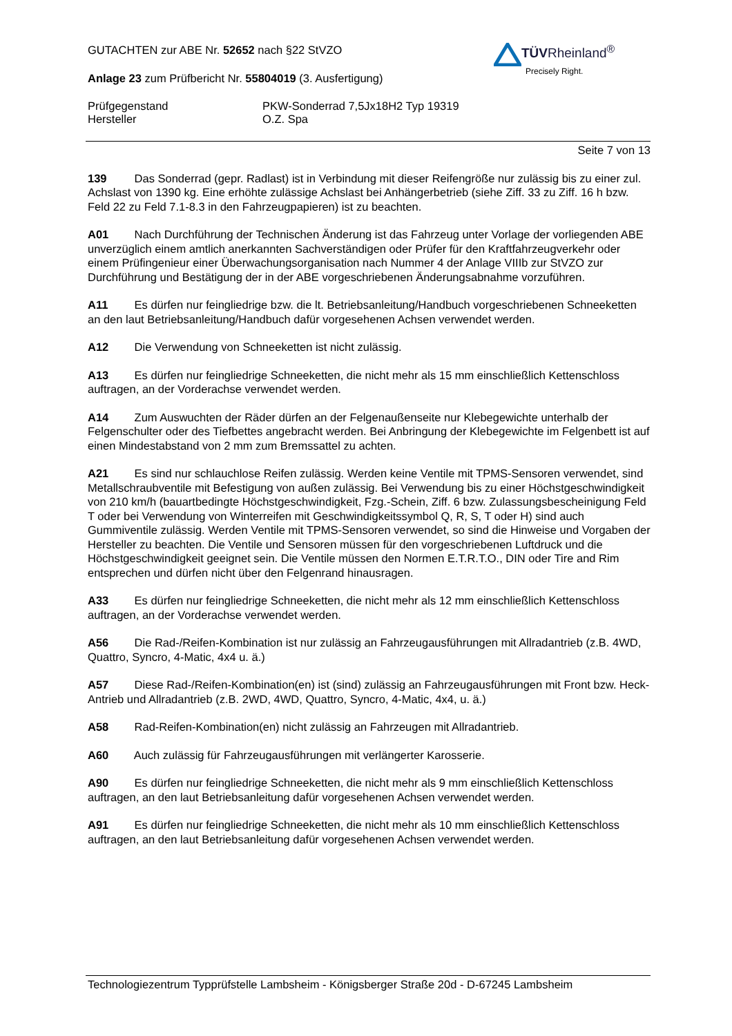TÜVRheinland<sup>®</sup>
Precisely Right.
GUTACHTEN zur ABE Nr. 52652 nach §22 StVZO
Anlage 23 zum Prüfbericht Nr. 55804019 (3. Ausfertigung)
Prüfgegenstand PKW-Sonderrad 7,5Jx18H2 Typ 19319
Hersteller O.Z. Spa
Seite 7 von 13
139 Das Sonderrad (gepr. Radlast) ist in Verbindung mit dieser Reifengröße nur zulässig bis zu einer zul. Achslast von 1390 kg. Eine erhöhte zulässige Achslast bei Anhängerbetrieb (siehe Ziff. 33 zu Ziff. 16 h bzw. Feld 22 zu Feld 7.1-8.3 in den Fahrzeugpapieren) ist zu beachten.
A01 Nach Durchführung der Technischen Änderung ist das Fahrzeug unter Vorlage der vorliegenden ABE unverzüglich einem amtlich anerkannten Sachverständigen oder Prüfer für den Kraftfahrzeugverkehr oder einem Prüfingenieur einer Überwachungsorganisation nach Nummer 4 der Anlage VIIIb zur StVZO zur Durchführung und Bestätigung der in der ABE vorgeschriebenen Änderungsabnahme vorzuführen.
A11 Es dürfen nur feingliedrige bzw. die lt. Betriebsanleitung/Handbuch vorgeschriebenen Schneeketten an den laut Betriebsanleitung/Handbuch dafür vorgesehenen Achsen verwendet werden.
A12 Die Verwendung von Schneeketten ist nicht zulässig.
A13 Es dürfen nur feingliedrige Schneeketten, die nicht mehr als 15 mm einschließlich Kettenschloss auftragen, an der Vorderachse verwendet werden.
A14 Zum Auswuchten der Räder dürfen an der Felgenaußenseite nur Klebegewichte unterhalb der Felgenschulter oder des Tiefbettes angebracht werden. Bei Anbringung der Klebegewichte im Felgenbett ist auf einen Mindestabstand von 2 mm zum Bremssattel zu achten.
A21 Es sind nur schlauchlose Reifen zulässig. Werden keine Ventile mit TPMS-Sensoren verwendet, sind Metallschraubventile mit Befestigung von außen zulässig. Bei Verwendung bis zu einer Höchstgeschwindigkeit von 210 km/h (bauartbedingte Höchstgeschwindigkeit, Fzg.-Schein, Ziff. 6 bzw. Zulassungsbescheinigung Feld T oder bei Verwendung von Winterreifen mit Geschwindigkeitssymbol Q, R, S, T oder H) sind auch Gummiventile zulässig. Werden Ventile mit TPMS-Sensoren verwendet, so sind die Hinweise und Vorgaben der Hersteller zu beachten. Die Ventile und Sensoren müssen für den vorgeschriebenen Luftdruck und die Höchstgeschwindigkeit geeignet sein. Die Ventile müssen den Normen E.T.R.T.O., DIN oder Tire and Rim entsprechen und dürfen nicht über den Felgenrand hinausragen.
A33 Es dürfen nur feingliedrige Schneeketten, die nicht mehr als 12 mm einschließlich Kettenschloss auftragen, an der Vorderachse verwendet werden.
A56 Die Rad-/Reifen-Kombination ist nur zulässig an Fahrzeugausführungen mit Allradantrieb (z.B. 4WD, Quattro, Syncro, 4-Matic, 4x4 u. ä.)
A57 Diese Rad-/Reifen-Kombination(en) ist (sind) zulässig an Fahrzeugausführungen mit Front bzw. Heck-Antrieb und Allradantrieb (z.B. 2WD, 4WD, Quattro, Syncro, 4-Matic, 4x4, u. ä.)
A58 Rad-Reifen-Kombination(en) nicht zulässig an Fahrzeugen mit Allradantrieb.
A60 Auch zulässig für Fahrzeugausführungen mit verlängerter Karosserie.
A90 Es dürfen nur feingliedrige Schneeketten, die nicht mehr als 9 mm einschließlich Kettenschloss auftragen, an den laut Betriebsanleitung dafür vorgesehenen Achsen verwendet werden.
A91 Es dürfen nur feingliedrige Schneeketten, die nicht mehr als 10 mm einschließlich Kettenschloss auftragen, an den laut Betriebsanleitung dafür vorgesehenen Achsen verwendet werden.
Technologiezentrum Typprüfstelle Lambsheim - Königsberger Straße 20d - D-67245 Lambsheim